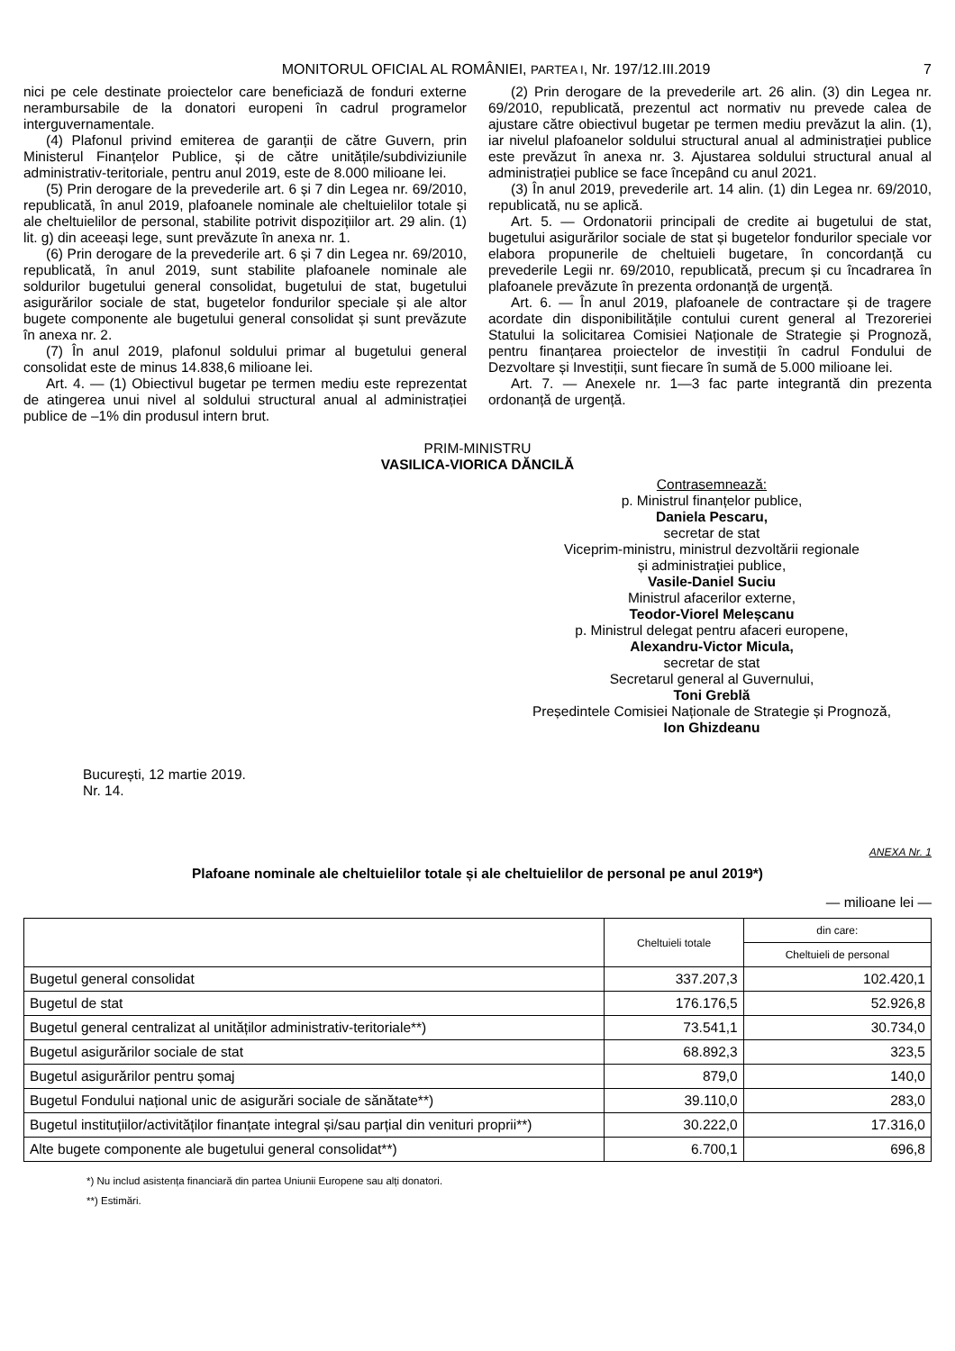MONITORUL OFICIAL AL ROMÂNIEI, PARTEA I, Nr. 197/12.III.2019 7
nici pe cele destinate proiectelor care beneficiază de fonduri externe nerambursabile de la donatori europeni în cadrul programelor interguvernamentale.
(4) Plafonul privind emiterea de garanții de către Guvern, prin Ministerul Finanțelor Publice, și de către unitățile/subdiviziunile administrativ-teritoriale, pentru anul 2019, este de 8.000 milioane lei.
(5) Prin derogare de la prevederile art. 6 și 7 din Legea nr. 69/2010, republicată, în anul 2019, plafoanele nominale ale cheltuielilor totale și ale cheltuielilor de personal, stabilite potrivit dispozițiilor art. 29 alin. (1) lit. g) din aceeași lege, sunt prevăzute în anexa nr. 1.
(6) Prin derogare de la prevederile art. 6 și 7 din Legea nr. 69/2010, republicată, în anul 2019, sunt stabilite plafoanele nominale ale soldurilor bugetului general consolidat, bugetului de stat, bugetului asigurărilor sociale de stat, bugetelor fondurilor speciale și ale altor bugete componente ale bugetului general consolidat și sunt prevăzute în anexa nr. 2.
(7) În anul 2019, plafonul soldului primar al bugetului general consolidat este de minus 14.838,6 milioane lei.
Art. 4. — (1) Obiectivul bugetar pe termen mediu este reprezentat de atingerea unui nivel al soldului structural anual al administrației publice de –1% din produsul intern brut.
(2) Prin derogare de la prevederile art. 26 alin. (3) din Legea nr. 69/2010, republicată, prezentul act normativ nu prevede calea de ajustare către obiectivul bugetar pe termen mediu prevăzut la alin. (1), iar nivelul plafoanelor soldului structural anual al administrației publice este prevăzut în anexa nr. 3. Ajustarea soldului structural anual al administrației publice se face începând cu anul 2021.
(3) În anul 2019, prevederile art. 14 alin. (1) din Legea nr. 69/2010, republicată, nu se aplică.
Art. 5. — Ordonatorii principali de credite ai bugetului de stat, bugetului asigurărilor sociale de stat și bugetelor fondurilor speciale vor elabora propunerile de cheltuieli bugetare, în concordanță cu prevederile Legii nr. 69/2010, republicată, precum și cu încadrarea în plafoanele prevăzute în prezenta ordonanță de urgență.
Art. 6. — În anul 2019, plafoanele de contractare și de tragere acordate din disponibilitățile contului curent general al Trezoreriei Statului la solicitarea Comisiei Naționale de Strategie și Prognoză, pentru finanțarea proiectelor de investiții în cadrul Fondului de Dezvoltare și Investiții, sunt fiecare în sumă de 5.000 milioane lei.
Art. 7. — Anexele nr. 1—3 fac parte integrantă din prezenta ordonanță de urgență.
PRIM-MINISTRU
VASILICA-VIORICA DĂNCILĂ
Contrasemnează:
p. Ministrul finanțelor publice,
Daniela Pescaru,
secretar de stat
Viceprim-ministru, ministrul dezvoltării regionale
și administrației publice,
Vasile-Daniel Suciu
Ministrul afacerilor externe,
Teodor-Viorel Meleșcanu
p. Ministrul delegat pentru afaceri europene,
Alexandru-Victor Micula,
secretar de stat
Secretarul general al Guvernului,
Toni Greblă
Președintele Comisiei Naționale de Strategie și Prognoză,
Ion Ghizdeanu
București, 12 martie 2019.
Nr. 14.
ANEXA Nr. 1
Plafoane nominale ale cheltuielilor totale și ale cheltuielilor de personal pe anul 2019*)
— milioane lei —
| | Cheltuieli totale | din care: |
| --- | --- | --- |
| | | Cheltuieli de personal |
| Bugetul general consolidat | 337.207,3 | 102.420,1 |
| Bugetul de stat | 176.176,5 | 52.926,8 |
| Bugetul general centralizat al unităților administrativ-teritoriale**) | 73.541,1 | 30.734,0 |
| Bugetul asigurărilor sociale de stat | 68.892,3 | 323,5 |
| Bugetul asigurărilor pentru șomaj | 879,0 | 140,0 |
| Bugetul Fondului național unic de asigurări sociale de sănătate**) | 39.110,0 | 283,0 |
| Bugetul instituțiilor/activităților finanțate integral și/sau parțial din venituri proprii**) | 30.222,0 | 17.316,0 |
| Alte bugete componente ale bugetului general consolidat**) | 6.700,1 | 696,8 |
*) Nu includ asistența financiară din partea Uniunii Europene sau alți donatori.
**) Estimări.